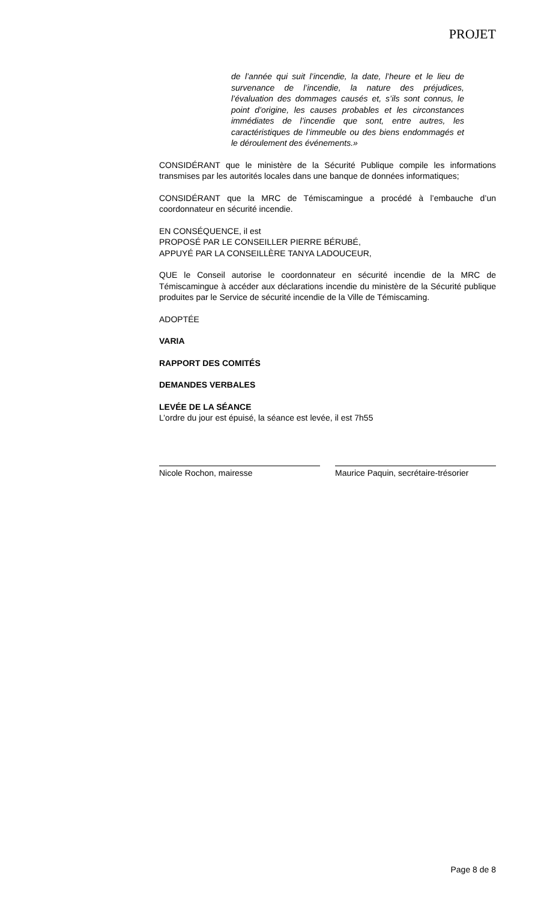PROJET
de l’année qui suit l’incendie, la date, l’heure et le lieu de survenance de l’incendie, la nature des préjudices, l’évaluation des dommages causés et, s’ils sont connus, le point d’origine, les causes probables et les circonstances immédiates de l’incendie que sont, entre autres, les caractéristiques de l’immeuble ou des biens endommagés et le déroulement des événements.»
CONSIDÉRANT que le ministère de la Sécurité Publique compile les informations transmises par les autorités locales dans une banque de données informatiques;
CONSIDÉRANT que la MRC de Témiscamingue a procédé à l’embauche d’un coordonnateur en sécurité incendie.
EN CONSÉQUENCE, il est
PROPOSÉ PAR LE CONSEILLER PIERRE BÉRUBÉ,
APPUYÉ PAR LA CONSEILLÈRE TANYA LADOUCEUR,
QUE le Conseil autorise le coordonnateur en sécurité incendie de la MRC de Témiscamingue à accéder aux déclarations incendie du ministère de la Sécurité publique produites par le Service de sécurité incendie de la Ville de Témiscaming.
ADOPTÉE
VARIA
RAPPORT DES COMITÉS
DEMANDES VERBALES
LEVÉE DE LA SÉANCE
L’ordre du jour est épuisé, la séance est levée, il est 7h55
Nicole Rochon, mairesse Maurice Paquin, secrétaire-trésorier
Page 8 de 8